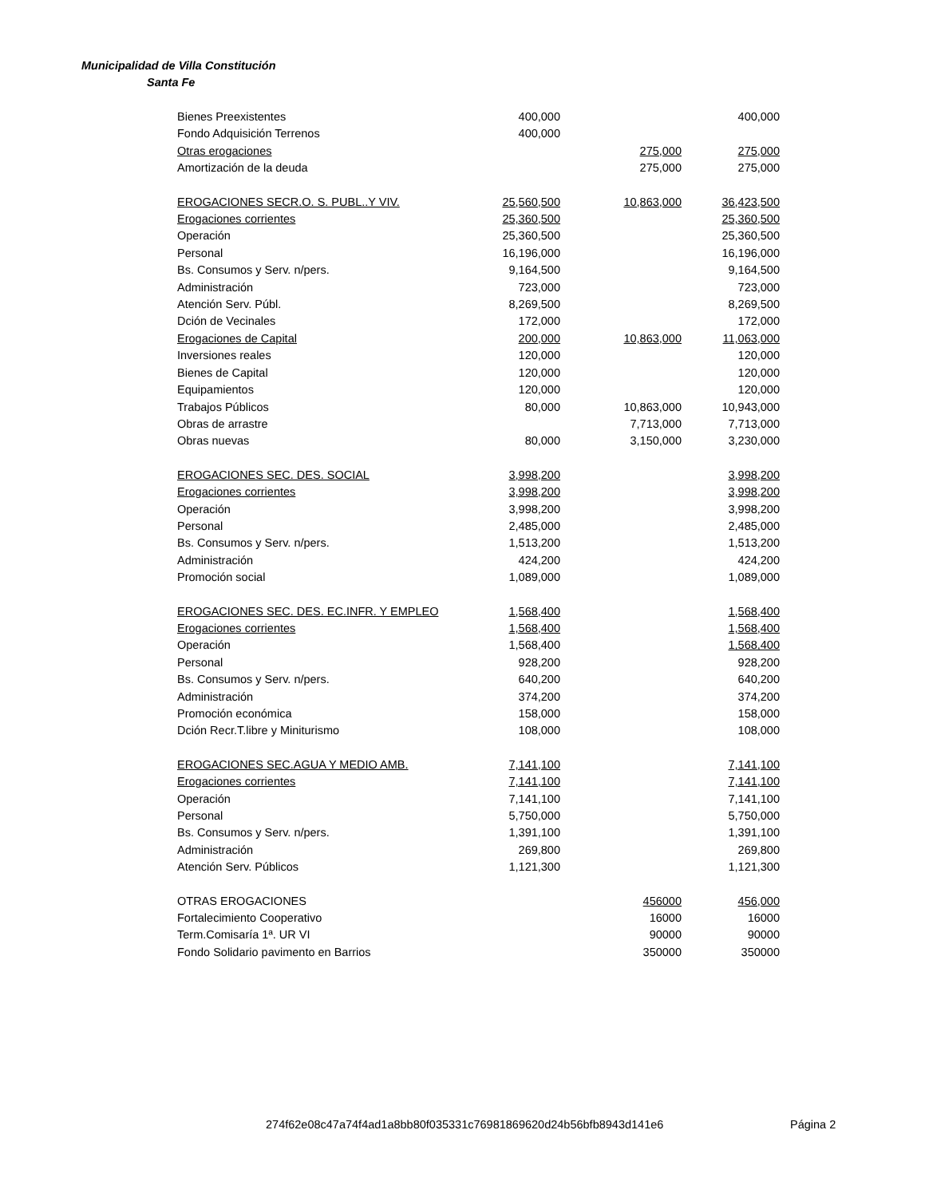Municipalidad de Villa Constitución
Santa Fe
| Bienes Preexistentes | 400,000 | | 400,000 |
| Fondo Adquisición Terrenos | 400,000 | | |
| Otras erogaciones | | 275,000 | 275,000 |
| Amortización de la deuda | | 275,000 | 275,000 |
| EROGACIONES SECR.O. S. PUBL..Y VIV. | 25,560,500 | 10,863,000 | 36,423,500 |
| Erogaciones corrientes | 25,360,500 | | 25,360,500 |
| Operación | 25,360,500 | | 25,360,500 |
| Personal | 16,196,000 | | 16,196,000 |
| Bs. Consumos y Serv. n/pers. | 9,164,500 | | 9,164,500 |
| Administración | 723,000 | | 723,000 |
| Atención Serv. Públ. | 8,269,500 | | 8,269,500 |
| Dción de Vecinales | 172,000 | | 172,000 |
| Erogaciones de Capital | 200,000 | 10,863,000 | 11,063,000 |
| Inversiones reales | 120,000 | | 120,000 |
| Bienes de Capital | 120,000 | | 120,000 |
| Equipamientos | 120,000 | | 120,000 |
| Trabajos Públicos | 80,000 | 10,863,000 | 10,943,000 |
| Obras de arrastre | | 7,713,000 | 7,713,000 |
| Obras nuevas | 80,000 | 3,150,000 | 3,230,000 |
| EROGACIONES SEC. DES. SOCIAL | 3,998,200 | | 3,998,200 |
| Erogaciones corrientes | 3,998,200 | | 3,998,200 |
| Operación | 3,998,200 | | 3,998,200 |
| Personal | 2,485,000 | | 2,485,000 |
| Bs. Consumos y Serv. n/pers. | 1,513,200 | | 1,513,200 |
| Administración | 424,200 | | 424,200 |
| Promoción social | 1,089,000 | | 1,089,000 |
| EROGACIONES SEC. DES. EC.INFR. Y EMPLEO | 1,568,400 | | 1,568,400 |
| Erogaciones corrientes | 1,568,400 | | 1,568,400 |
| Operación | 1,568,400 | | 1,568,400 |
| Personal | 928,200 | | 928,200 |
| Bs. Consumos y Serv. n/pers. | 640,200 | | 640,200 |
| Administración | 374,200 | | 374,200 |
| Promoción económica | 158,000 | | 158,000 |
| Dción Recr.T.libre y Miniturismo | 108,000 | | 108,000 |
| EROGACIONES SEC.AGUA Y MEDIO AMB. | 7,141,100 | | 7,141,100 |
| Erogaciones corrientes | 7,141,100 | | 7,141,100 |
| Operación | 7,141,100 | | 7,141,100 |
| Personal | 5,750,000 | | 5,750,000 |
| Bs. Consumos y Serv. n/pers. | 1,391,100 | | 1,391,100 |
| Administración | 269,800 | | 269,800 |
| Atención Serv. Públicos | 1,121,300 | | 1,121,300 |
| OTRAS EROGACIONES | | 456000 | 456,000 |
| Fortalecimiento Cooperativo | | 16000 | 16000 |
| Term.Comisaría 1ª. UR VI | | 90000 | 90000 |
| Fondo Solidario pavimento en Barrios | | 350000 | 350000 |
274f62e08c47a74f4ad1a8bb80f035331c76981869620d24b56bfb8943d141e6 Página 2